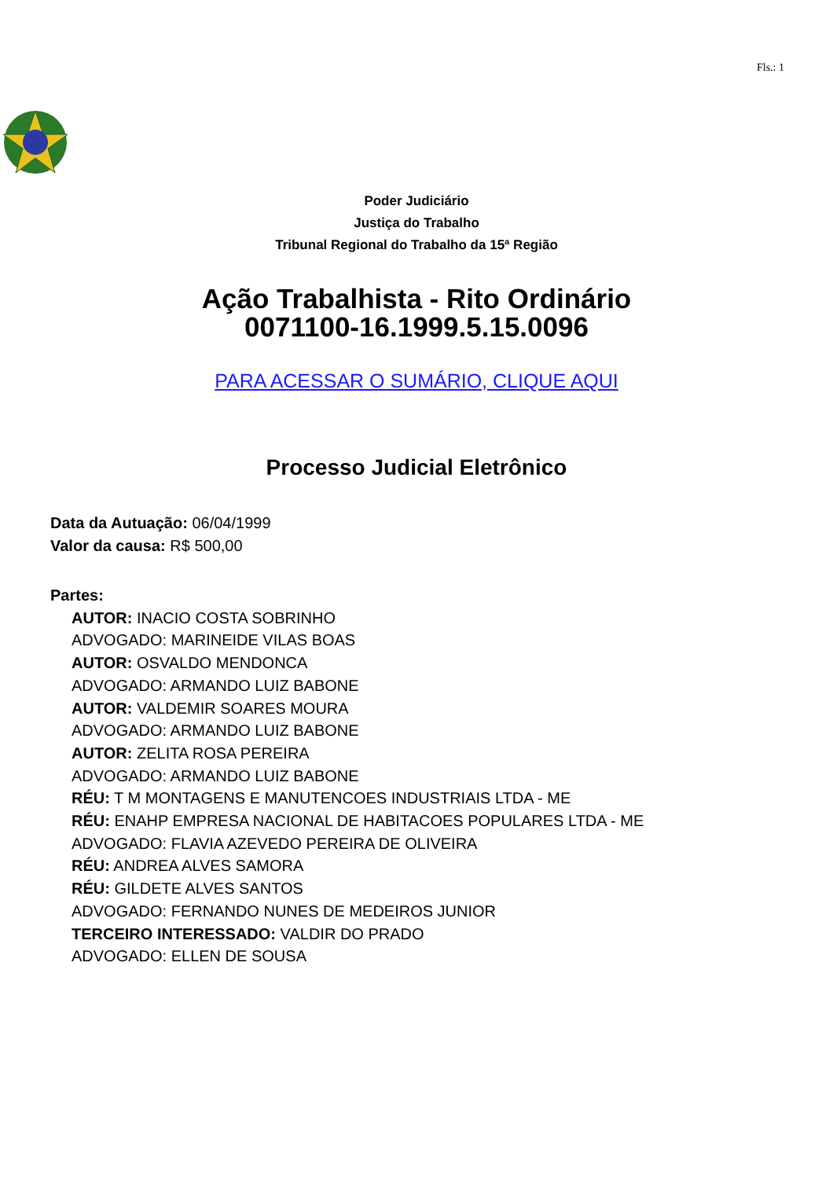Fls.: 1
Poder Judiciário
Justiça do Trabalho
Tribunal Regional do Trabalho da 15ª Região
Ação Trabalhista - Rito Ordinário
0071100-16.1999.5.15.0096
PARA ACESSAR O SUMÁRIO, CLIQUE AQUI
Processo Judicial Eletrônico
Data da Autuação: 06/04/1999
Valor da causa: R$ 500,00
Partes:
AUTOR: INACIO COSTA SOBRINHO
ADVOGADO: MARINEIDE VILAS BOAS
AUTOR: OSVALDO MENDONCA
ADVOGADO: ARMANDO LUIZ BABONE
AUTOR: VALDEMIR SOARES MOURA
ADVOGADO: ARMANDO LUIZ BABONE
AUTOR: ZELITA ROSA PEREIRA
ADVOGADO: ARMANDO LUIZ BABONE
RÉU: T M MONTAGENS E MANUTENCOES INDUSTRIAIS LTDA - ME
RÉU: ENAHP EMPRESA NACIONAL DE HABITACOES POPULARES LTDA - ME
ADVOGADO: FLAVIA AZEVEDO PEREIRA DE OLIVEIRA
RÉU: ANDREA ALVES SAMORA
RÉU: GILDETE ALVES SANTOS
ADVOGADO: FERNANDO NUNES DE MEDEIROS JUNIOR
TERCEIRO INTERESSADO: VALDIR DO PRADO
ADVOGADO: ELLEN DE SOUSA